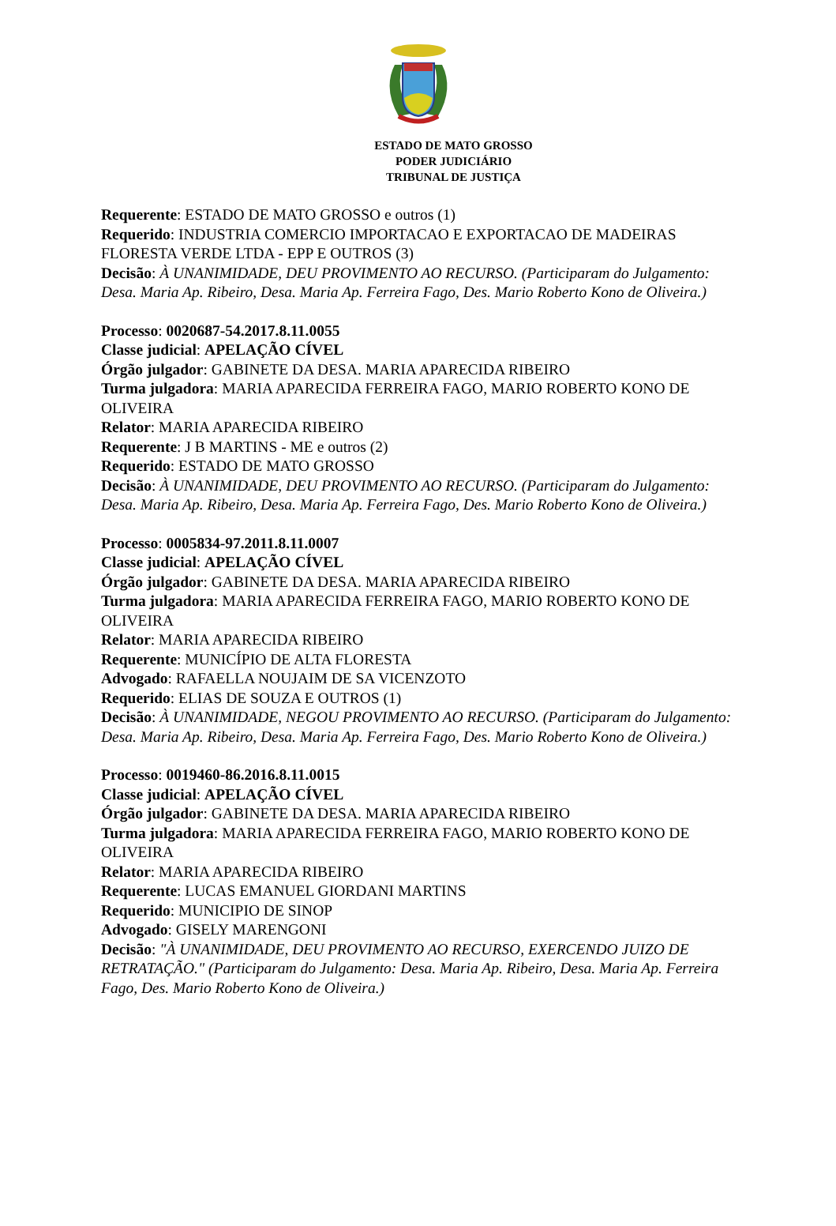ESTADO DE MATO GROSSO
PODER JUDICIÁRIO
TRIBUNAL DE JUSTIÇA
Requerente: ESTADO DE MATO GROSSO e outros (1)
Requerido: INDUSTRIA COMERCIO IMPORTACAO E EXPORTACAO DE MADEIRAS FLORESTA VERDE LTDA - EPP E OUTROS (3)
Decisão: À UNANIMIDADE, DEU PROVIMENTO AO RECURSO. (Participaram do Julgamento: Desa. Maria Ap. Ribeiro, Desa. Maria Ap. Ferreira Fago, Des. Mario Roberto Kono de Oliveira.)
Processo: 0020687-54.2017.8.11.0055
Classe judicial: APELAÇÃO CÍVEL
Órgão julgador: GABINETE DA DESA. MARIA APARECIDA RIBEIRO
Turma julgadora: MARIA APARECIDA FERREIRA FAGO, MARIO ROBERTO KONO DE OLIVEIRA
Relator: MARIA APARECIDA RIBEIRO
Requerente: J B MARTINS - ME e outros (2)
Requerido: ESTADO DE MATO GROSSO
Decisão: À UNANIMIDADE, DEU PROVIMENTO AO RECURSO. (Participaram do Julgamento: Desa. Maria Ap. Ribeiro, Desa. Maria Ap. Ferreira Fago, Des. Mario Roberto Kono de Oliveira.)
Processo: 0005834-97.2011.8.11.0007
Classe judicial: APELAÇÃO CÍVEL
Órgão julgador: GABINETE DA DESA. MARIA APARECIDA RIBEIRO
Turma julgadora: MARIA APARECIDA FERREIRA FAGO, MARIO ROBERTO KONO DE OLIVEIRA
Relator: MARIA APARECIDA RIBEIRO
Requerente: MUNICÍPIO DE ALTA FLORESTA
Advogado: RAFAELLA NOUJAIM DE SA VICENZOTO
Requerido: ELIAS DE SOUZA E OUTROS (1)
Decisão: À UNANIMIDADE, NEGOU PROVIMENTO AO RECURSO. (Participaram do Julgamento: Desa. Maria Ap. Ribeiro, Desa. Maria Ap. Ferreira Fago, Des. Mario Roberto Kono de Oliveira.)
Processo: 0019460-86.2016.8.11.0015
Classe judicial: APELAÇÃO CÍVEL
Órgão julgador: GABINETE DA DESA. MARIA APARECIDA RIBEIRO
Turma julgadora: MARIA APARECIDA FERREIRA FAGO, MARIO ROBERTO KONO DE OLIVEIRA
Relator: MARIA APARECIDA RIBEIRO
Requerente: LUCAS EMANUEL GIORDANI MARTINS
Requerido: MUNICIPIO DE SINOP
Advogado: GISELY MARENGONI
Decisão: "À UNANIMIDADE, DEU PROVIMENTO AO RECURSO, EXERCENDO JUIZO DE RETRATAÇÃO." (Participaram do Julgamento: Desa. Maria Ap. Ribeiro, Desa. Maria Ap. Ferreira Fago, Des. Mario Roberto Kono de Oliveira.)